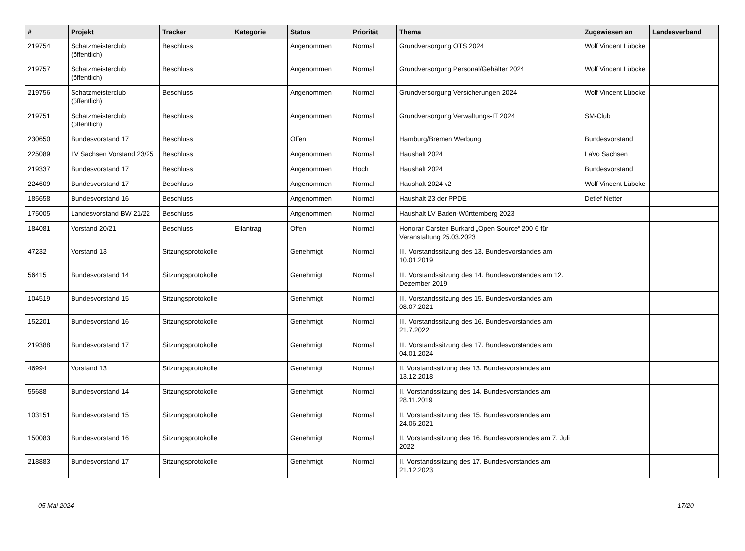| # | Projekt | Tracker | Kategorie | Status | Priorität | Thema | Zugewiesen an | Landesverband |
| --- | --- | --- | --- | --- | --- | --- | --- | --- |
| 219754 | Schatzmeisterclub (öffentlich) | Beschluss | | Angenommen | Normal | Grundversorgung OTS 2024 | Wolf Vincent Lübcke | |
| 219757 | Schatzmeisterclub (öffentlich) | Beschluss | | Angenommen | Normal | Grundversorgung Personal/Gehälter 2024 | Wolf Vincent Lübcke | |
| 219756 | Schatzmeisterclub (öffentlich) | Beschluss | | Angenommen | Normal | Grundversorgung Versicherungen 2024 | Wolf Vincent Lübcke | |
| 219751 | Schatzmeisterclub (öffentlich) | Beschluss | | Angenommen | Normal | Grundversorgung Verwaltungs-IT 2024 | SM-Club | |
| 230650 | Bundesvorstand 17 | Beschluss | | Offen | Normal | Hamburg/Bremen Werbung | Bundesvorstand | |
| 225089 | LV Sachsen Vorstand 23/25 | Beschluss | | Angenommen | Normal | Haushalt 2024 | LaVo Sachsen | |
| 219337 | Bundesvorstand 17 | Beschluss | | Angenommen | Hoch | Haushalt 2024 | Bundesvorstand | |
| 224609 | Bundesvorstand 17 | Beschluss | | Angenommen | Normal | Haushalt 2024 v2 | Wolf Vincent Lübcke | |
| 185658 | Bundesvorstand 16 | Beschluss | | Angenommen | Normal | Haushalt 23 der PPDE | Detlef Netter | |
| 175005 | Landesvorstand BW 21/22 | Beschluss | | Angenommen | Normal | Haushalt LV Baden-Württemberg 2023 | | |
| 184081 | Vorstand 20/21 | Beschluss | Eilantrag | Offen | Normal | Honorar Carsten Burkard „Open Source“ 200 € für Veranstaltung 25.03.2023 | | |
| 47232 | Vorstand 13 | Sitzungsprotokolle | | Genehmigt | Normal | III. Vorstandssitzung des 13. Bundesvorstandes am 10.01.2019 | | |
| 56415 | Bundesvorstand 14 | Sitzungsprotokolle | | Genehmigt | Normal | III. Vorstandssitzung des 14. Bundesvorstandes am 12. Dezember 2019 | | |
| 104519 | Bundesvorstand 15 | Sitzungsprotokolle | | Genehmigt | Normal | III. Vorstandssitzung des 15. Bundesvorstandes am 08.07.2021 | | |
| 152201 | Bundesvorstand 16 | Sitzungsprotokolle | | Genehmigt | Normal | III. Vorstandssitzung des 16. Bundesvorstandes am 21.7.2022 | | |
| 219388 | Bundesvorstand 17 | Sitzungsprotokolle | | Genehmigt | Normal | III. Vorstandssitzung des 17. Bundesvorstandes am 04.01.2024 | | |
| 46994 | Vorstand 13 | Sitzungsprotokolle | | Genehmigt | Normal | II. Vorstandssitzung des 13. Bundesvorstandes am 13.12.2018 | | |
| 55688 | Bundesvorstand 14 | Sitzungsprotokolle | | Genehmigt | Normal | II. Vorstandssitzung des 14. Bundesvorstandes am 28.11.2019 | | |
| 103151 | Bundesvorstand 15 | Sitzungsprotokolle | | Genehmigt | Normal | II. Vorstandssitzung des 15. Bundesvorstandes am 24.06.2021 | | |
| 150083 | Bundesvorstand 16 | Sitzungsprotokolle | | Genehmigt | Normal | II. Vorstandssitzung des 16. Bundesvorstandes am 7. Juli 2022 | | |
| 218883 | Bundesvorstand 17 | Sitzungsprotokolle | | Genehmigt | Normal | II. Vorstandssitzung des 17. Bundesvorstandes am 21.12.2023 | | |
05 Mai 2024 17/20